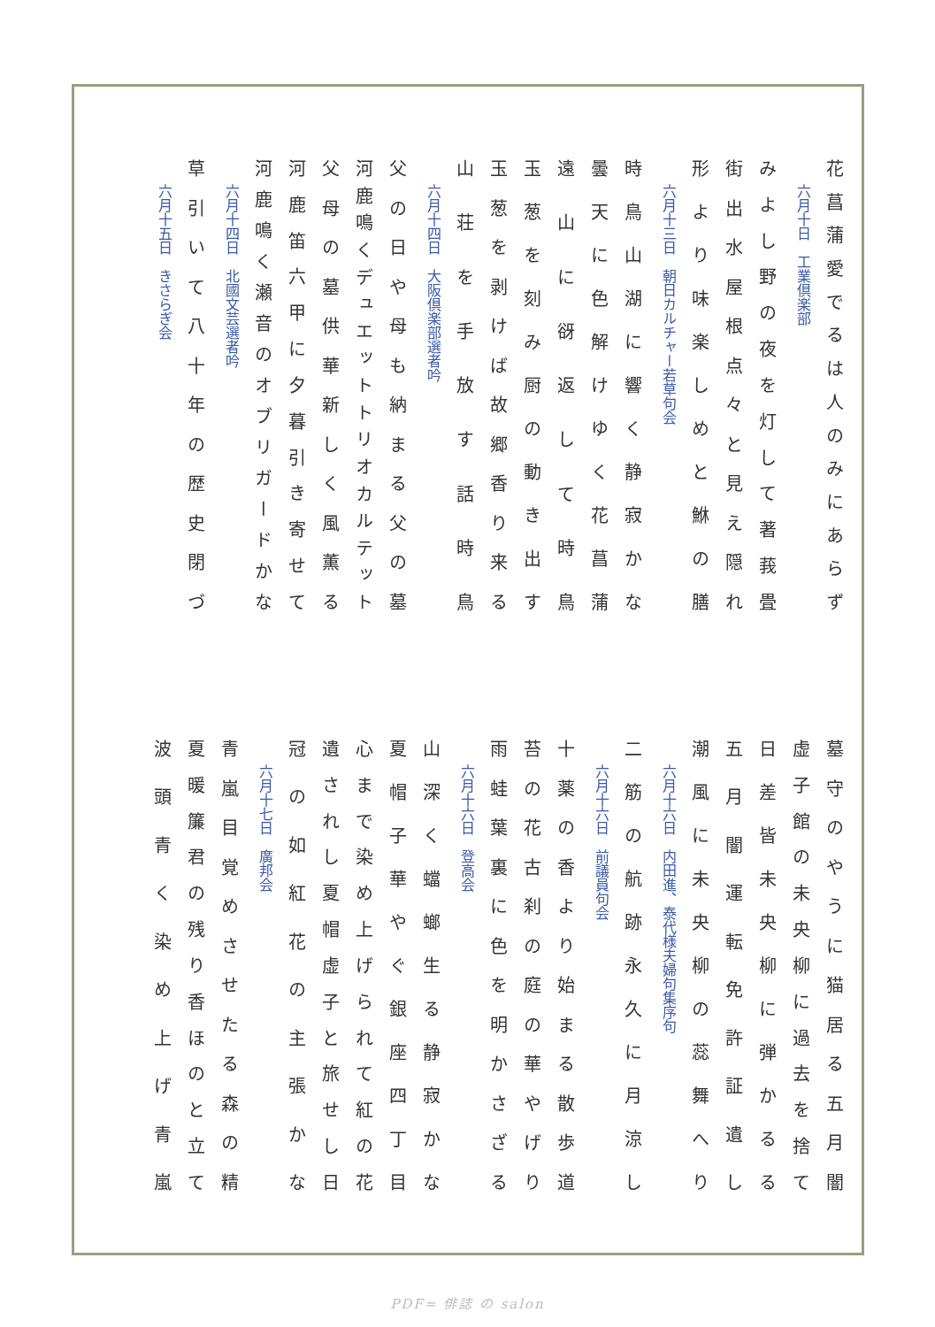花菖蒲愛でるは人のみにあらず
六月十日　工業倶楽部
みよし野の夜を灯して著莪畳
街出水屋根点々と見え隠れ
形より味楽しめと鮴の膳
六月十三日　朝日カルチャー若草句会
時鳥山湖に響く静寂かな
曇天に色解けゆく花菖蒲
遠山に谺返して時鳥
玉葱を刻み厨の動き出す
玉葱を剥けば故郷香り来る
山荘を手放す話時鳥
六月十四日　大阪倶楽部選者吟
父の日や母も納まる父の墓
河鹿鳴くデュエットトリオカルテット
父母の墓供華新しく風薫る
河鹿笛六甲に夕暮引き寄せて
河鹿鳴く瀬音のオブリガードかな
六月十四日　北國文芸選者吟
草引いて八十年の歴史閉づ
六月十五日　きさらぎ会
墓守のやうに猫居る五月闇
虚子館の未央柳に過去を捨て
日差皆未央柳に弾かるる
五月闇運転免許証遺し
潮風に未央柳の蕊舞へり
六月十六日　内田進、泰代様夫婦句集序句
二筋の航跡永久に月涼し
六月十六日　前議員句会
十薬の香より始まる散歩道
苔の花古刹の庭の華やげり
雨蛙葉裏に色を明かさざる
六月十六日　登高会
山深く蟷螂生る静寂かな
夏帽子華やぐ銀座四丁目
心まで染め上げられて紅の花
遺されし夏帽虚子と旅せし日
冠の如紅花の主張かな
六月十七日　廣邦会
青嵐目覚めさせたる森の精
夏暖簾君の残り香ほのと立て
波頭青く染め上げ青嵐
PDF= 俳誌 の salon